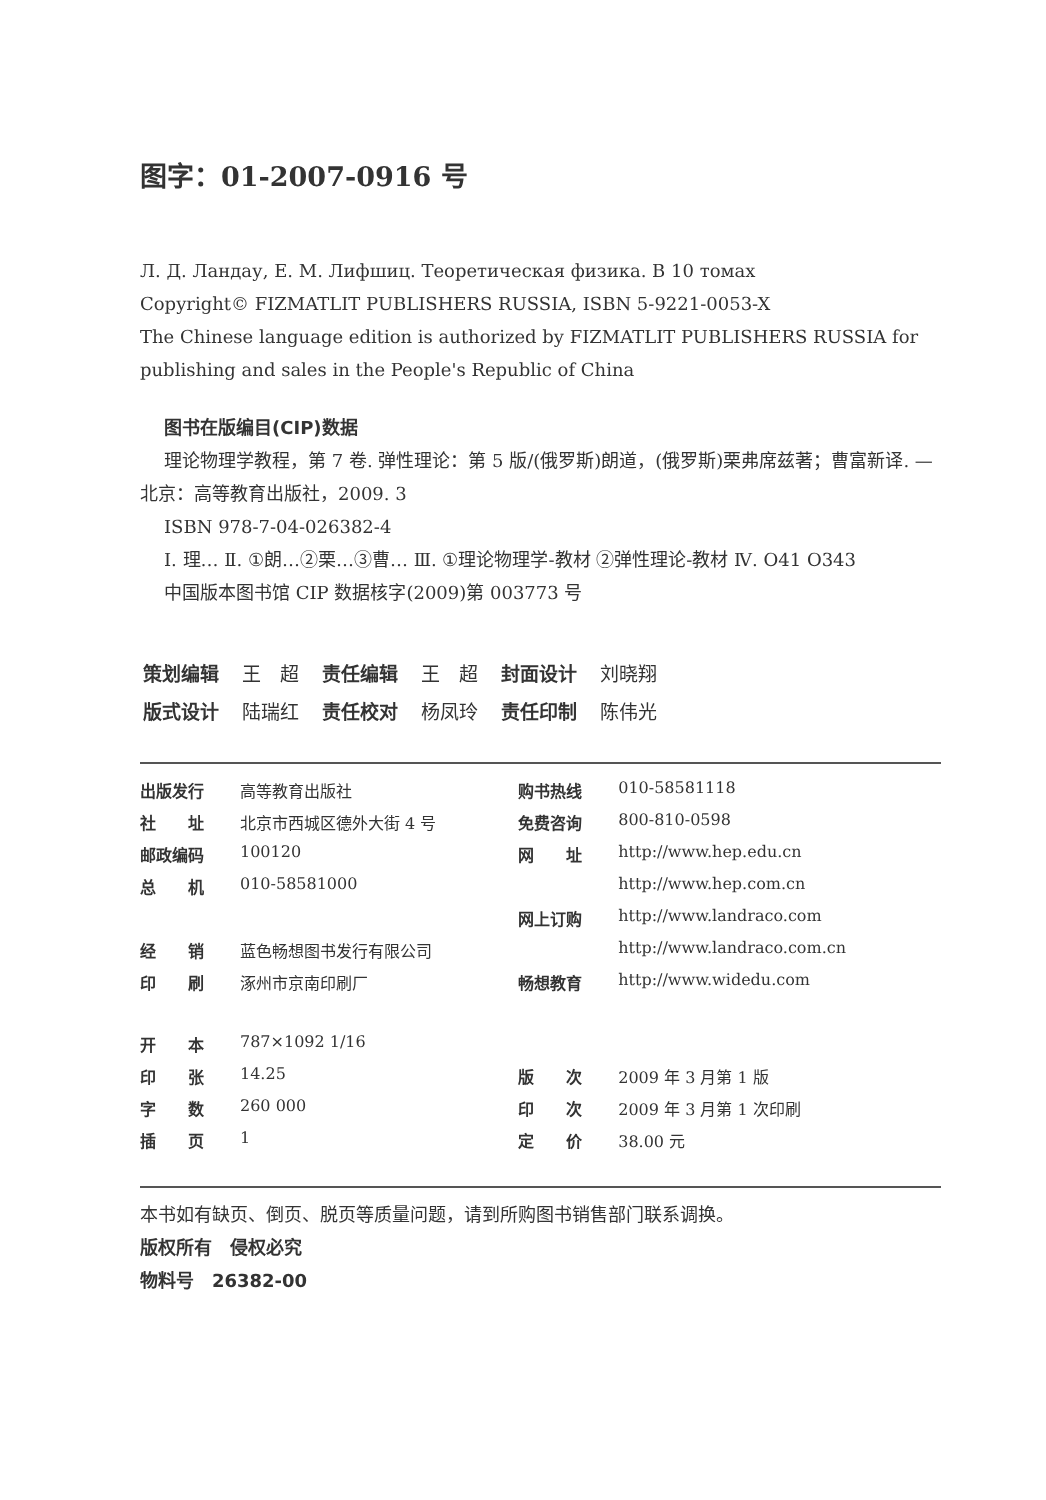图字：01-2007-0916 号
Л. Д. Ландау, Е. М. Лифшиц. Теоретическая физика. В 10 томах
Copyright© FIZMATLIT PUBLISHERS RUSSIA, ISBN 5-9221-0053-X
The Chinese language edition is authorized by FIZMATLIT PUBLISHERS RUSSIA for publishing and sales in the People's Republic of China
图书在版编目(CIP)数据
理论物理学教程，第 7 卷. 弹性理论：第 5 版/(俄罗斯)朗道，(俄罗斯)栗弗席兹著；曹富新译. —北京：高等教育出版社，2009. 3
ISBN 978-7-04-026382-4
Ⅰ. 理… Ⅱ. ①朗…②栗…③曹… Ⅲ. ①理论物理学-教材 ②弹性理论-教材 Ⅳ. O41 O343
中国版本图书馆 CIP 数据核字(2009)第 003773 号
| 策划编辑 | 王 超 | 责任编辑 | 王 超 | 封面设计 | 刘晓翔 |
| 版式设计 | 陆瑞红 | 责任校对 | 杨凤玲 | 责任印制 | 陈伟光 |
| 出版发行 | 高等教育出版社 | 购书热线 | 010-58581118 |
| 社 址 | 北京市西城区德外大街 4 号 | 免费咨询 | 800-810-0598 |
| 邮政编码 | 100120 | 网 址 | http://www.hep.edu.cn |
| 总 机 | 010-58581000 | | http://www.hep.com.cn |
| | | 网上订购 | http://www.landraco.com |
| 经 销 | 蓝色畅想图书发行有限公司 | | http://www.landraco.com.cn |
| 印 刷 | 涿州市京南印刷厂 | 畅想教育 | http://www.widedu.com |
| 开 本 | 787×1092 1/16 | | |
| 印 张 | 14.25 | 版 次 | 2009 年 3 月第 1 版 |
| 字 数 | 260 000 | 印 次 | 2009 年 3 月第 1 次印刷 |
| 插 页 | 1 | 定 价 | 38.00 元 |
本书如有缺页、倒页、脱页等质量问题，请到所购图书销售部门联系调换。
版权所有　侵权必究
物料号　26382-00